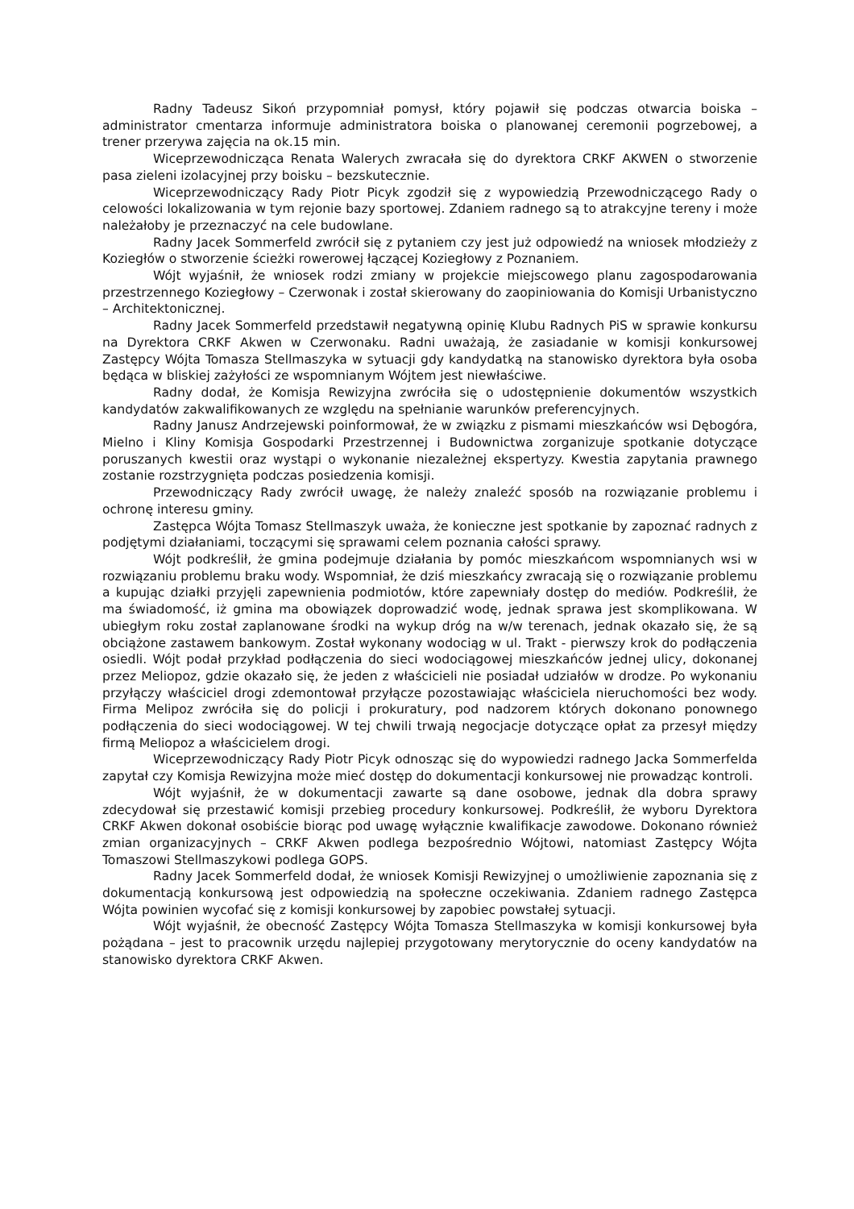Radny Tadeusz Sikoń przypomniał pomysł, który pojawił się podczas otwarcia boiska – administrator cmentarza informuje administratora boiska o planowanej ceremonii pogrzebowej, a trener przerywa zajęcia na ok.15 min.
Wiceprzewodnicząca Renata Walerych zwracała się do dyrektora CRKF AKWEN o stworzenie pasa zieleni izolacyjnej przy boisku – bezskutecznie.
Wiceprzewodniczący Rady Piotr Picyk zgodził się z wypowiedzią Przewodniczącego Rady o celowości lokalizowania w tym rejonie bazy sportowej. Zdaniem radnego są to atrakcyjne tereny i może należałoby je przeznaczyć na cele budowlane.
Radny Jacek Sommerfeld zwrócił się z pytaniem czy jest już odpowiedź na wniosek młodzieży z Koziegłów o stworzenie ścieżki rowerowej łączącej Koziegłowy z Poznaniem.
Wójt wyjaśnił, że wniosek rodzi zmiany w projekcie miejscowego planu zagospodarowania przestrzennego Koziegłowy – Czerwonak i został skierowany do zaopiniowania do Komisji Urbanistyczno – Architektonicznej.
Radny Jacek Sommerfeld przedstawił negatywną opinię Klubu Radnych PiS w sprawie konkursu na Dyrektora CRKF Akwen w Czerwonaku. Radni uważają, że zasiadanie w komisji konkursowej Zastępcy Wójta Tomasza Stellmaszyka w sytuacji gdy kandydatką na stanowisko dyrektora była osoba będąca w bliskiej zażyłości ze wspomnianym Wójtem jest niewłaściwe.
Radny dodał, że Komisja Rewizyjna zwróciła się o udostępnienie dokumentów wszystkich kandydatów zakwalifikowanych ze względu na spełnianie warunków preferencyjnych.
Radny Janusz Andrzejewski poinformował, że w związku z pismami mieszkańców wsi Dębogóra, Mielno i Kliny Komisja Gospodarki Przestrzennej i Budownictwa zorganizuje spotkanie dotyczące poruszanych kwestii oraz wystąpi o wykonanie niezależnej ekspertyzy. Kwestia zapytania prawnego zostanie rozstrzygnięta podczas posiedzenia komisji.
Przewodniczący Rady zwrócił uwagę, że należy znaleźć sposób na rozwiązanie problemu i ochronę interesu gminy.
Zastępca Wójta Tomasz Stellmaszyk uważa, że konieczne jest spotkanie by zapoznać radnych z podjętymi działaniami, toczącymi się sprawami celem poznania całości sprawy.
Wójt podkreślił, że gmina podejmuje działania by pomóc mieszkańcom wspomnianych wsi w rozwiązaniu problemu braku wody. Wspomniał, że dziś mieszkańcy zwracają się o rozwiązanie problemu a kupując działki przyjęli zapewnienia podmiotów, które zapewniały dostęp do mediów. Podkreślił, że ma świadomość, iż gmina ma obowiązek doprowadzić wodę, jednak sprawa jest skomplikowana. W ubiegłym roku został zaplanowane środki na wykup dróg na w/w terenach, jednak okazało się, że są obciążone zastawem bankowym. Został wykonany wodociąg w ul. Trakt - pierwszy krok do podłączenia osiedli. Wójt podał przykład podłączenia do sieci wodociągowej mieszkańców jednej ulicy, dokonanej przez Meliopoz, gdzie okazało się, że jeden z właścicieli nie posiadał udziałów w drodze. Po wykonaniu przyłączy właściciel drogi zdemontował przyłącze pozostawiając właściciela nieruchomości bez wody. Firma Melipoz zwróciła się do policji i prokuratury, pod nadzorem których dokonano ponownego podłączenia do sieci wodociągowej. W tej chwili trwają negocjacje dotyczące opłat za przesył między firmą Meliopoz a właścicielem drogi.
Wiceprzewodniczący Rady Piotr Picyk odnosząc się do wypowiedzi radnego Jacka Sommerfelda zapytał czy Komisja Rewizyjna może mieć dostęp do dokumentacji konkursowej nie prowadząc kontroli.
Wójt wyjaśnił, że w dokumentacji zawarte są dane osobowe, jednak dla dobra sprawy zdecydował się przestawić komisji przebieg procedury konkursowej. Podkreślił, że wyboru Dyrektora CRKF Akwen dokonał osobiście biorąc pod uwagę wyłącznie kwalifikacje zawodowe. Dokonano również zmian organizacyjnych – CRKF Akwen podlega bezpośrednio Wójtowi, natomiast Zastępcy Wójta Tomaszowi Stellmaszykowi podlega GOPS.
Radny Jacek Sommerfeld dodał, że wniosek Komisji Rewizyjnej o umożliwienie zapoznania się z dokumentacją konkursową jest odpowiedzią na społeczne oczekiwania. Zdaniem radnego Zastępca Wójta powinien wycofać się z komisji konkursowej by zapobiec powstałej sytuacji.
Wójt wyjaśnił, że obecność Zastępcy Wójta Tomasza Stellmaszyka w komisji konkursowej była pożądana – jest to pracownik urzędu najlepiej przygotowany merytorycznie do oceny kandydatów na stanowisko dyrektora CRKF Akwen.